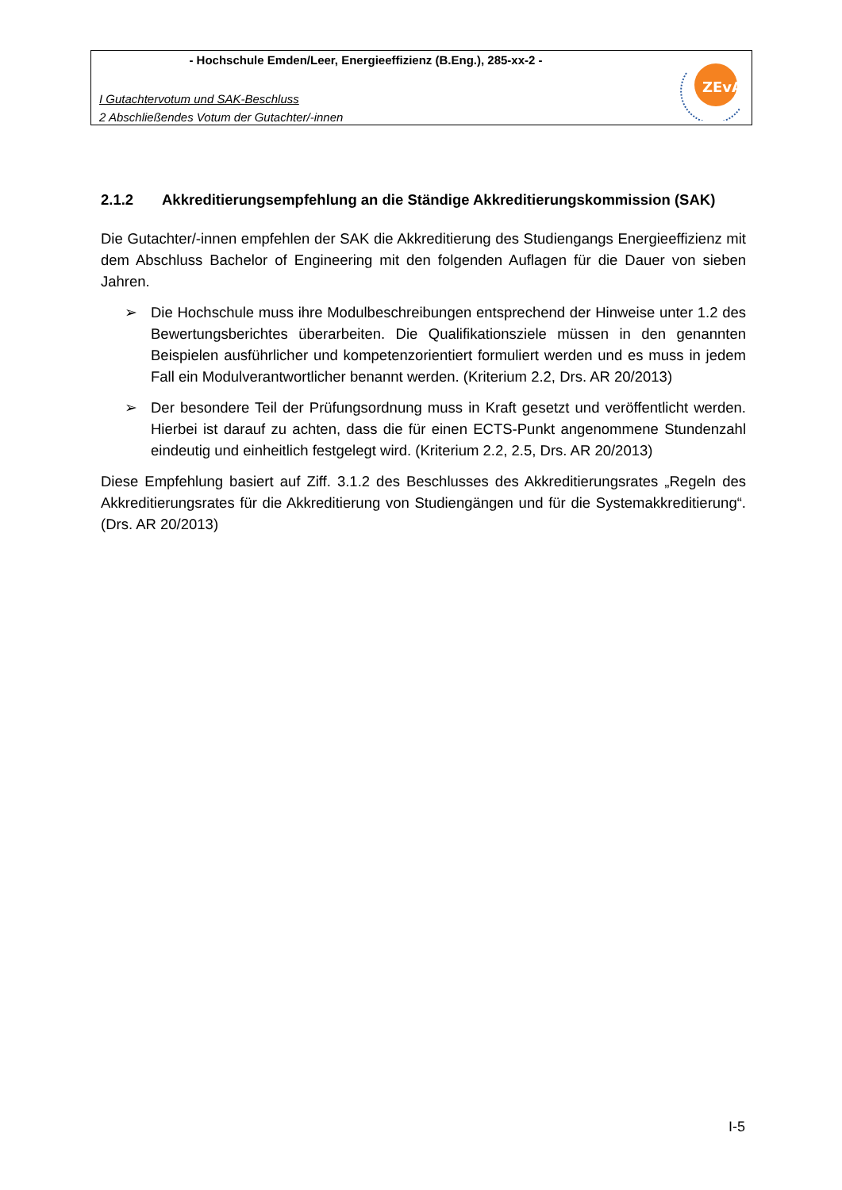- Hochschule Emden/Leer, Energieeffizienz (B.Eng.), 285-xx-2 -
I Gutachtervotum und SAK-Beschluss
2 Abschließendes Votum der Gutachter/-innen
ZEvA
2.1.2 Akkreditierungsempfehlung an die Ständige Akkreditierungskommission (SAK)
Die Gutachter/-innen empfehlen der SAK die Akkreditierung des Studiengangs Energieeffizienz mit dem Abschluss Bachelor of Engineering mit den folgenden Auflagen für die Dauer von sieben Jahren.
➢ Die Hochschule muss ihre Modulbeschreibungen entsprechend der Hinweise unter 1.2 des Bewertungsberichtes überarbeiten. Die Qualifikationsziele müssen in den genannten Beispielen ausführlicher und kompetenzorientiert formuliert werden und es muss in jedem Fall ein Modulverantwortlicher benannt werden. (Kriterium 2.2, Drs. AR 20/2013)
➢ Der besondere Teil der Prüfungsordnung muss in Kraft gesetzt und veröffentlicht werden. Hierbei ist darauf zu achten, dass die für einen ECTS-Punkt angenommene Stundenzahl eindeutig und einheitlich festgelegt wird. (Kriterium 2.2, 2.5, Drs. AR 20/2013)
Diese Empfehlung basiert auf Ziff. 3.1.2 des Beschlusses des Akkreditierungsrates „Regeln des Akkreditierungsrates für die Akkreditierung von Studiengängen und für die Systemakkreditierung“. (Drs. AR 20/2013)
I-5